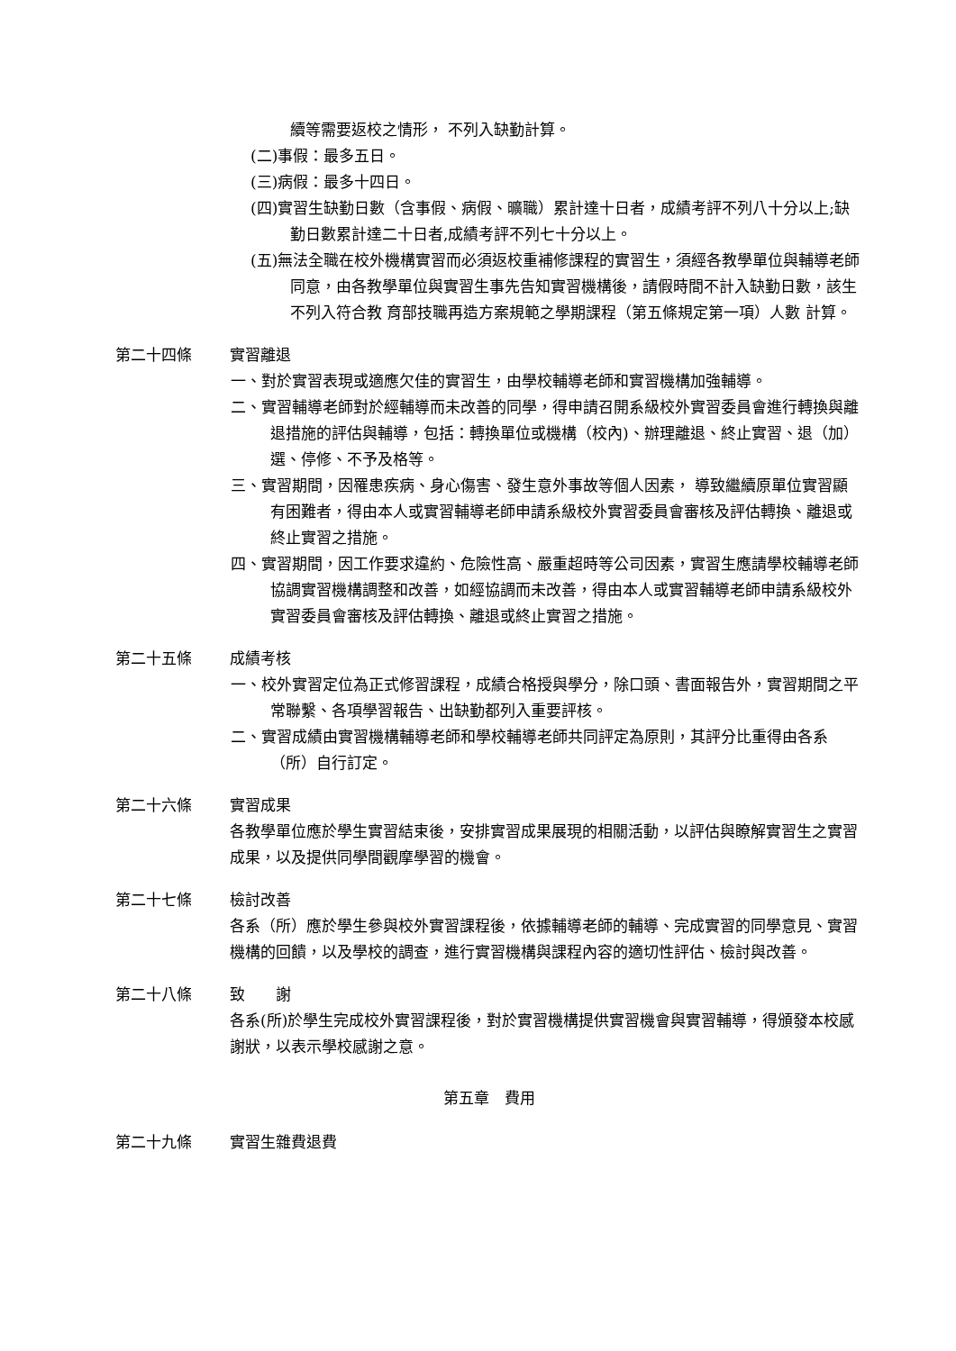續等需要返校之情形， 不列入缺勤計算。
(二)事假：最多五日。
(三)病假：最多十四日。
(四)實習生缺勤日數（含事假、病假、曠職）累計達十日者，成績考評不列八十分以上;缺勤日數累計達二十日者,成績考評不列七十分以上。
(五)無法全職在校外機構實習而必須返校重補修課程的實習生，須經各教學單位與輔導老師同意，由各教學單位與實習生事先告知實習機構後，請假時間不計入缺勤日數，該生不列入符合教 育部技職再造方案規範之學期課程（第五條規定第一項）人數 計算。
第二十四條 實習離退
一、對於實習表現或適應欠佳的實習生，由學校輔導老師和實習機構加強輔導。
二、實習輔導老師對於經輔導而未改善的同學，得申請召開系級校外實習委員會進行轉換與離退措施的評估與輔導，包括：轉換單位或機構（校內)、辦理離退、終止實習、退（加）選、停修、不予及格等。
三、實習期間，因罹患疾病、身心傷害、發生意外事故等個人因素， 導致繼續原單位實習顯有困難者，得由本人或實習輔導老師申請系級校外實習委員會審核及評估轉換、離退或終止實習之措施。
四、實習期間，因工作要求違約、危險性高、嚴重超時等公司因素，實習生應請學校輔導老師協調實習機構調整和改善，如經協調而未改善，得由本人或實習輔導老師申請系級校外實習委員會審核及評估轉換、離退或終止實習之措施。
第二十五條 成績考核
一、校外實習定位為正式修習課程，成績合格授與學分，除口頭、書面報告外，實習期間之平常聯繫、各項學習報告、出缺勤都列入重要評核。
二、實習成績由實習機構輔導老師和學校輔導老師共同評定為原則，其評分比重得由各系（所）自行訂定。
第二十六條 實習成果
各教學單位應於學生實習結束後，安排實習成果展現的相關活動，以評估與瞭解實習生之實習成果，以及提供同學間觀摩學習的機會。
第二十七條 檢討改善
各系（所）應於學生參與校外實習課程後，依據輔導老師的輔導、完成實習的同學意見、實習機構的回饋，以及學校的調查，進行實習機構與課程內容的適切性評估、檢討與改善。
第二十八條 致　　謝
各系(所)於學生完成校外實習課程後，對於實習機構提供實習機會與實習輔導，得頒發本校感謝狀，以表示學校感謝之意。
第五章　費用
第二十九條 實習生雜費退費